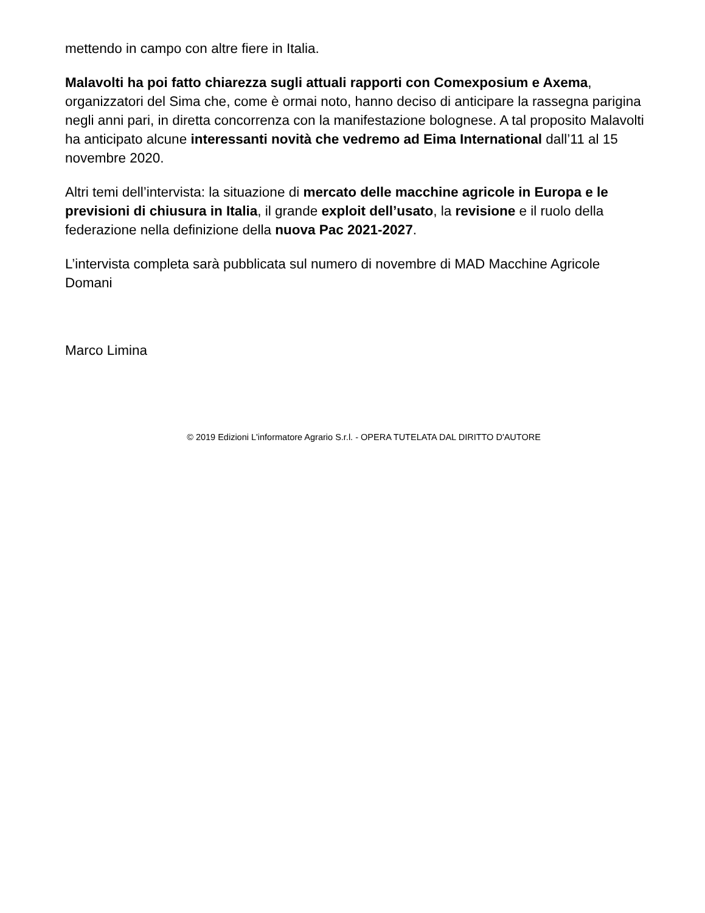mettendo in campo con altre fiere in Italia.
Malavolti ha poi fatto chiarezza sugli attuali rapporti con Comexposium e Axema, organizzatori del Sima che, come è ormai noto, hanno deciso di anticipare la rassegna parigina negli anni pari, in diretta concorrenza con la manifestazione bolognese. A tal proposito Malavolti ha anticipato alcune interessanti novità che vedremo ad Eima International dall’11 al 15 novembre 2020.
Altri temi dell’intervista: la situazione di mercato delle macchine agricole in Europa e le previsioni di chiusura in Italia, il grande exploit dell’usato, la revisione e il ruolo della federazione nella definizione della nuova Pac 2021-2027.
L’intervista completa sarà pubblicata sul numero di novembre di MAD Macchine Agricole Domani
Marco Limina
© 2019 Edizioni L'informatore Agrario S.r.l. - OPERA TUTELATA DAL DIRITTO D'AUTORE